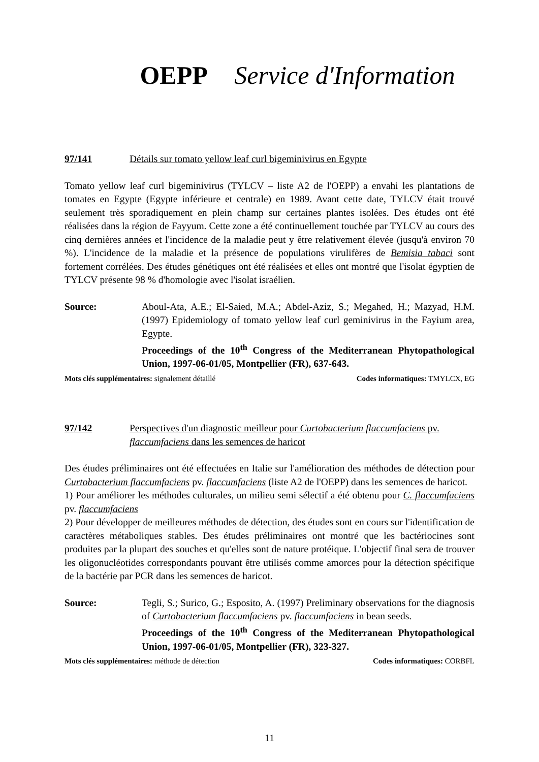OEPP Service d'Information
97/141 Détails sur tomato yellow leaf curl bigeminivirus en Egypte
Tomato yellow leaf curl bigeminivirus (TYLCV – liste A2 de l'OEPP) a envahi les plantations de tomates en Egypte (Egypte inférieure et centrale) en 1989. Avant cette date, TYLCV était trouvé seulement très sporadiquement en plein champ sur certaines plantes isolées. Des études ont été réalisées dans la région de Fayyum. Cette zone a été continuellement touchée par TYLCV au cours des cinq dernières années et l'incidence de la maladie peut y être relativement élevée (jusqu'à environ 70 %). L'incidence de la maladie et la présence de populations virulifères de Bemisia tabaci sont fortement corrélées. Des études génétiques ont été réalisées et elles ont montré que l'isolat égyptien de TYLCV présente 98 % d'homologie avec l'isolat israélien.
Source: Aboul-Ata, A.E.; El-Saied, M.A.; Abdel-Aziz, S.; Megahed, H.; Mazyad, H.M. (1997) Epidemiology of tomato yellow leaf curl geminivirus in the Fayium area, Egypte.
Proceedings of the 10<sup>th</sup> Congress of the Mediterranean Phytopathological Union, 1997-06-01/05, Montpellier (FR), 637-643.
Mots clés supplémentaires: signalement détaillé Codes informatiques: TMYLCX, EG
97/142 Perspectives d'un diagnostic meilleur pour Curtobacterium flaccumfaciens pv. flaccumfaciens dans les semences de haricot
Des études préliminaires ont été effectuées en Italie sur l'amélioration des méthodes de détection pour Curtobacterium flaccumfaciens pv. flaccumfaciens (liste A2 de l'OEPP) dans les semences de haricot.
1) Pour améliorer les méthodes culturales, un milieu semi sélectif a été obtenu pour C. flaccumfaciens pv. flaccumfaciens
2) Pour développer de meilleures méthodes de détection, des études sont en cours sur l'identification de caractères métaboliques stables. Des études préliminaires ont montré que les bactériocines sont produites par la plupart des souches et qu'elles sont de nature protéique. L'objectif final sera de trouver les oligonucléotides correspondants pouvant être utilisés comme amorces pour la détection spécifique de la bactérie par PCR dans les semences de haricot.
Source: Tegli, S.; Surico, G.; Esposito, A. (1997) Preliminary observations for the diagnosis of Curtobacterium flaccumfaciens pv. flaccumfaciens in bean seeds.
Proceedings of the 10<sup>th</sup> Congress of the Mediterranean Phytopathological Union, 1997-06-01/05, Montpellier (FR), 323-327.
Mots clés supplémentaires: méthode de détection Codes informatiques: CORBFL
11